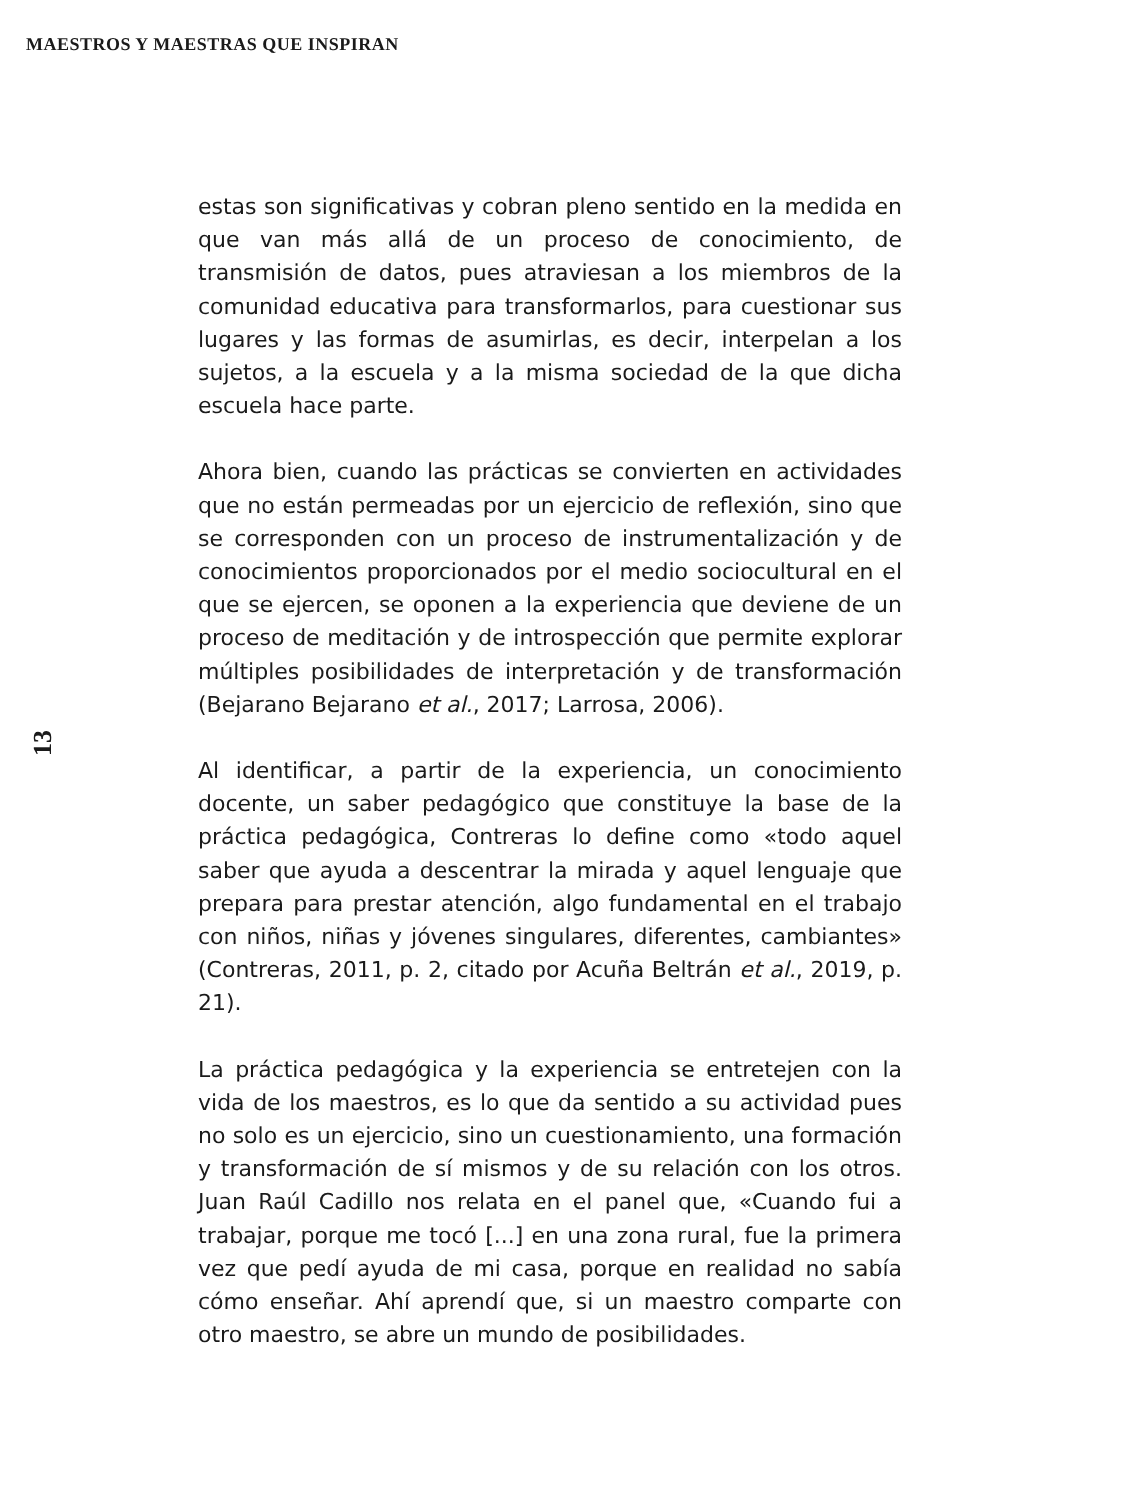MAESTROS Y MAESTRAS QUE INSPIRAN
estas son significativas y cobran pleno sentido en la medida en que van más allá de un proceso de conocimiento, de transmisión de datos, pues atraviesan a los miembros de la comunidad educativa para transformarlos, para cuestionar sus lugares y las formas de asumirlas, es decir, interpelan a los sujetos, a la escuela y a la misma sociedad de la que dicha escuela hace parte.
Ahora bien, cuando las prácticas se convierten en actividades que no están permeadas por un ejercicio de reflexión, sino que se corresponden con un proceso de instrumentalización y de conocimientos proporcionados por el medio sociocultural en el que se ejercen, se oponen a la experiencia que deviene de un proceso de meditación y de introspección que permite explorar múltiples posibilidades de interpretación y de transformación (Bejarano Bejarano et al., 2017; Larrosa, 2006).
Al identificar, a partir de la experiencia, un conocimiento docente, un saber pedagógico que constituye la base de la práctica pedagógica, Contreras lo define como «todo aquel saber que ayuda a descentrar la mirada y aquel lenguaje que prepara para prestar atención, algo fundamental en el trabajo con niños, niñas y jóvenes singulares, diferentes, cambiantes» (Contreras, 2011, p. 2, citado por Acuña Beltrán et al., 2019, p. 21).
La práctica pedagógica y la experiencia se entretejen con la vida de los maestros, es lo que da sentido a su actividad pues no solo es un ejercicio, sino un cuestionamiento, una formación y transformación de sí mismos y de su relación con los otros. Juan Raúl Cadillo nos relata en el panel que, «Cuando fui a trabajar, porque me tocó [...] en una zona rural, fue la primera vez que pedí ayuda de mi casa, porque en realidad no sabía cómo enseñar. Ahí aprendí que, si un maestro comparte con otro maestro, se abre un mundo de posibilidades.
13